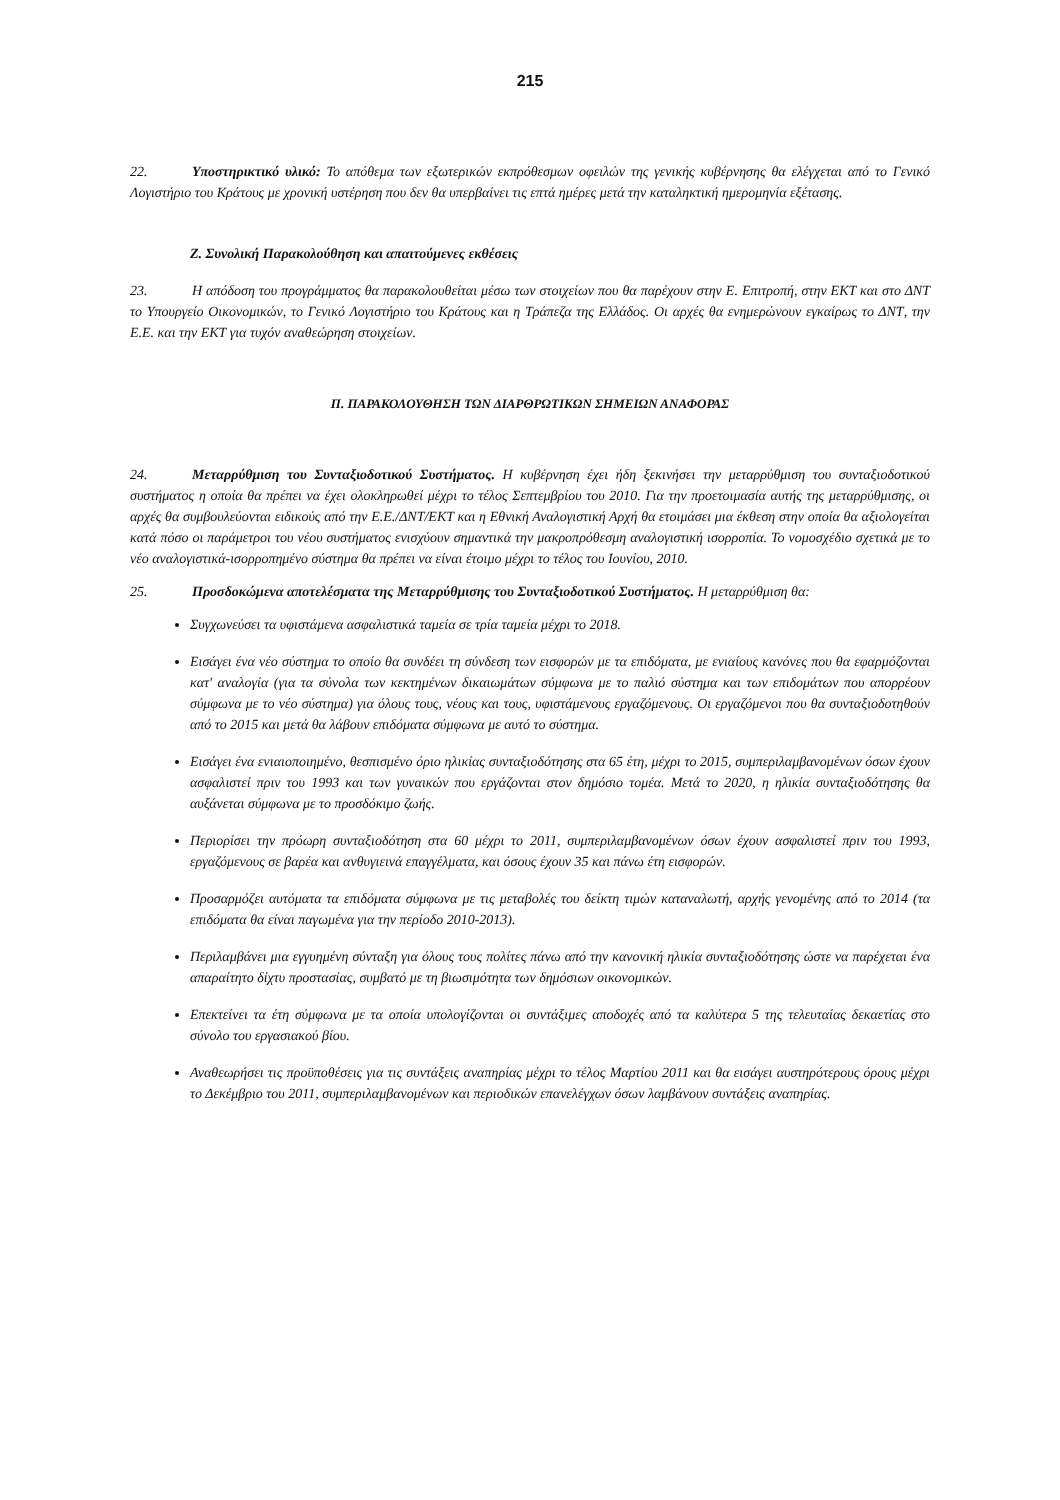215
22. Υποστηρικτικό υλικό: Το απόθεμα των εξωτερικών εκπρόθεσμων οφειλών της γενικής κυβέρνησης θα ελέγχεται από το Γενικό Λογιστήριο του Κράτους με χρονική υστέρηση που δεν θα υπερβαίνει τις επτά ημέρες μετά την καταληκτική ημερομηνία εξέτασης.
Ζ. Συνολική Παρακολούθηση και απαιτούμενες εκθέσεις
23. Η απόδοση του προγράμματος θα παρακολουθείται μέσω των στοιχείων που θα παρέχουν στην Ε. Επιτροπή, στην ΕΚΤ και στο ΔΝΤ το Υπουργείο Οικονομικών, το Γενικό Λογιστήριο του Κράτους και η Τράπεζα της Ελλάδος. Οι αρχές θα ενημερώνουν εγκαίρως το ΔΝΤ, την Ε.Ε. και την ΕΚΤ για τυχόν αναθεώρηση στοιχείων.
Π. ΠΑΡΑΚΟΛΟΥΘΗΣΗ ΤΩΝ ΔΙΑΡΘΡΩΤΙΚΩΝ ΣΗΜΕΙΩΝ ΑΝΑΦΟΡΑΣ
24. Μεταρρύθμιση του Συνταξιοδοτικού Συστήματος. Η κυβέρνηση έχει ήδη ξεκινήσει την μεταρρύθμιση του συνταξιοδοτικού συστήματος η οποία θα πρέπει να έχει ολοκληρωθεί μέχρι το τέλος Σεπτεμβρίου του 2010. Για την προετοιμασία αυτής της μεταρρύθμισης, οι αρχές θα συμβουλεύονται ειδικούς από την Ε.Ε./ΔΝΤ/ΕΚΤ και η Εθνική Αναλογιστική Αρχή θα ετοιμάσει μια έκθεση στην οποία θα αξιολογείται κατά πόσο οι παράμετροι του νέου συστήματος ενισχύουν σημαντικά την μακροπρόθεσμη αναλογιστική ισορροπία. Το νομοσχέδιο σχετικά με το νέο αναλογιστικά-ισορροπημένο σύστημα θα πρέπει να είναι έτοιμο μέχρι το τέλος του Ιουνίου, 2010.
25. Προσδοκώμενα αποτελέσματα της Μεταρρύθμισης του Συνταξιοδοτικού Συστήματος. Η μεταρρύθμιση θα:
Συγχωνεύσει τα υφιστάμενα ασφαλιστικά ταμεία σε τρία ταμεία μέχρι το 2018.
Εισάγει ένα νέο σύστημα το οποίο θα συνδέει τη σύνδεση των εισφορών με τα επιδόματα, με ενιαίους κανόνες που θα εφαρμόζονται κατ' αναλογία (για τα σύνολα των κεκτημένων δικαιωμάτων σύμφωνα με το παλιό σύστημα και των επιδομάτων που απορρέουν σύμφωνα με το νέο σύστημα) για όλους τους, νέους και τους, υφιστάμενους εργαζόμενους. Οι εργαζόμενοι που θα συνταξιοδοτηθούν από το 2015 και μετά θα λάβουν επιδόματα σύμφωνα με αυτό το σύστημα.
Εισάγει ένα ενιαιοποιημένο, θεσπισμένο όριο ηλικίας συνταξιοδότησης στα 65 έτη, μέχρι το 2015, συμπεριλαμβανομένων όσων έχουν ασφαλιστεί πριν του 1993 και των γυναικών που εργάζονται στον δημόσιο τομέα. Μετά το 2020, η ηλικία συνταξιοδότησης θα αυξάνεται σύμφωνα με το προσδόκιμο ζωής.
Περιορίσει την πρόωρη συνταξιοδότηση στα 60 μέχρι το 2011, συμπεριλαμβανομένων όσων έχουν ασφαλιστεί πριν του 1993, εργαζόμενους σε βαρέα και ανθυγιεινά επαγγέλματα, και όσους έχουν 35 και πάνω έτη εισφορών.
Προσαρμόζει αυτόματα τα επιδόματα σύμφωνα με τις μεταβολές του δείκτη τιμών καταναλωτή, αρχής γενομένης από το 2014 (τα επιδόματα θα είναι παγωμένα για την περίοδο 2010-2013).
Περιλαμβάνει μια εγγυημένη σύνταξη για όλους τους πολίτες πάνω από την κανονική ηλικία συνταξιοδότησης ώστε να παρέχεται ένα απαραίτητο δίχτυ προστασίας, συμβατό με τη βιωσιμότητα των δημόσιων οικονομικών.
Επεκτείνει τα έτη σύμφωνα με τα οποία υπολογίζονται οι συντάξιμες αποδοχές από τα καλύτερα 5 της τελευταίας δεκαετίας στο σύνολο του εργασιακού βίου.
Αναθεωρήσει τις προϋποθέσεις για τις συντάξεις αναπηρίας μέχρι το τέλος Μαρτίου 2011 και θα εισάγει αυστηρότερους όρους μέχρι το Δεκέμβριο του 2011, συμπεριλαμβανομένων και περιοδικών επανελέγχων όσων λαμβάνουν συντάξεις αναπηρίας.